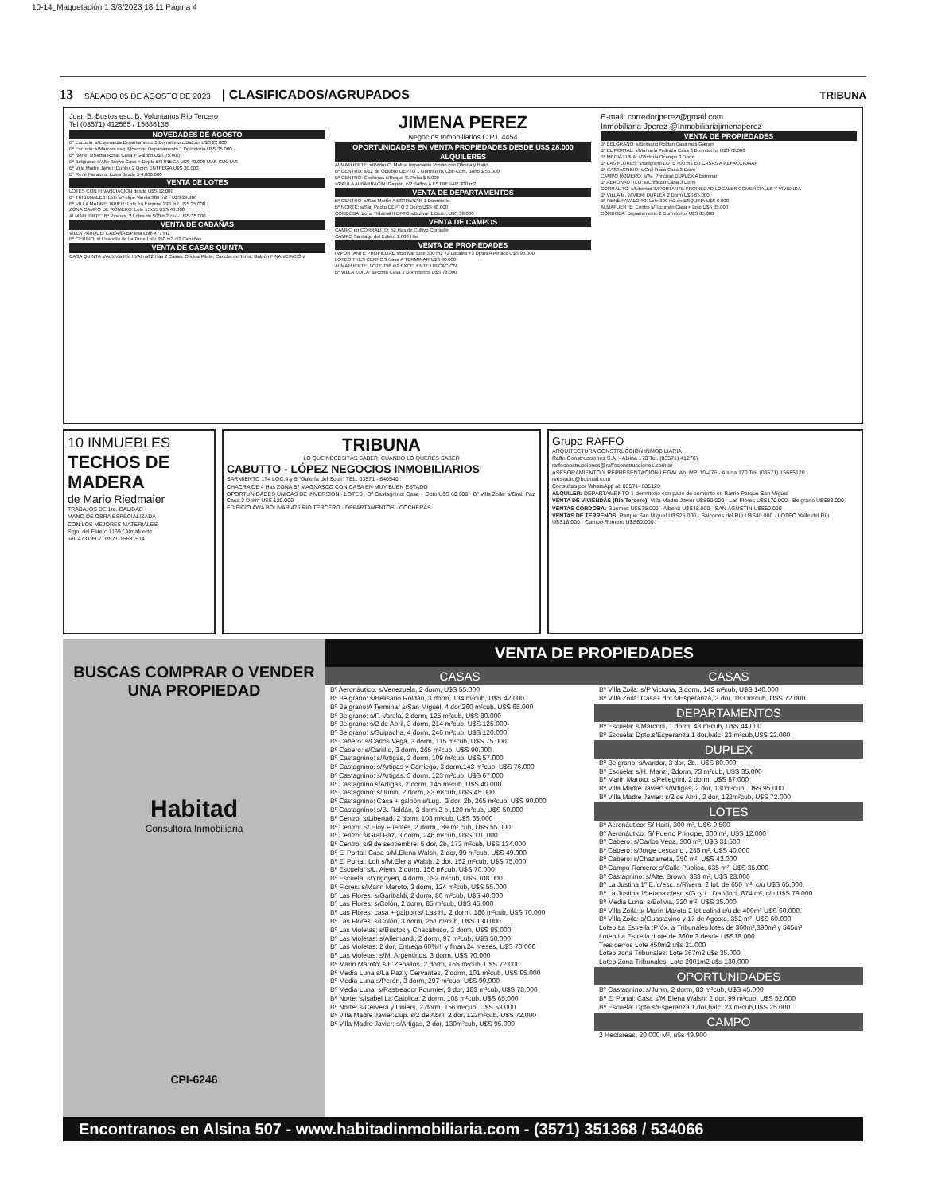10-14_Maquetación 1 3/8/2023 18:11 Página 4
13 SÁBADO 05 DE AGOSTO DE 2023 | CLASIFICADOS/AGRUPADOS TRIBUNA
Juan B. Bustos esq. B. Voluntarios Río Tercero
Tel (03571) 412555 / 15686136
NOVEDADES DE AGOSTO
Bº Escuela: s/Esperanza Departamento 1 Dormitorio c/Balcón U$S 22.000
Bº Escuela: s/Marconi esq. Mosconi: Departamento 1 Dormitorio U$S 35.000
Bº Norte: s/Santa Rosa: Casa + Galpón U$S 75.000
Bº Belgrano: s/Alte Brown Casa + Depto ENTREGA U$S 40.000 MAS CUOTAS
Bº Villa Madre Javier: Duplex 2 Dorm ENTREGA U$S 30.000
Bº René Favaloro: Lotes desde $ 4.000.000
VENTA DE LOTES
LOTES CON FINANCIACIÓN desde U$S 12.000
Bº TRIBUNALES: Lote s/Felipe Varela 300 m2 - U$S 29.900
Bº VILLA MADRE JAVIER: Lote en Esquina 298 m2 U$S 35.000
ZONA CAMPO DE ROMERO: Lote 15x55 U$S 40.000
ALMAFUERTE: Bº Pinares, 2 Lotes de 500 m2 c/u - U$S 35.000
VENTA DE CABAÑAS
VILLA PARQUE: CABAÑA c/Pileta Lote 471 m2
Bº CERINO: s/ Lisandro de La Torre Lote 350 m2 c/2 Cabañas
VENTA DE CASAS QUINTA
CASA QUINTA s/Autovía Río III/Almaf 2 Has 2 Casas, Oficina Pileta, Cancha de Tenis, Galpón FINANCIACIÓN
JIMENA PEREZ
Negocios Inmobiliarios C.P.I. 4454
OPORTUNIDADES EN VENTA PROPIEDADES DESDE U$S 28.000
ALQUILERES
ALMAFUERTE: s/Pedro C. Molina Importante Predio con Oficina y Baño
Bº CENTRO: s/12 de Octubre DEPTO 1 Dormitorio, Coc-Com, Baño $ 55.000
Bº CENTRO: Cocheras s/Roque S. Peña $ 5.000
s/PAULA ALBARRACÍN: Galpón, c/2 Baños A ESTRENAR 300 m2
VENTA DE DEPARTAMENTOS
Bº CENTRO: s/San Martín A ESTRENAR 1 Dormitorio
Bº NORTE: s/San Pedro DEPTO 2 Dorm U$S 48.000
CÓRDOBA: Zona Tribunal II DPTO s/Bolivar 1 Dorm, U$S 38.000
VENTA DE CAMPOS
CAMPO en CORRALITO: 52 Has de Cultivo Consulte
CAMPO Santiago del Estero 1.600 Has
VENTA DE PROPIEDADES
IMPORTANTE PROPIEDAD s/Bolivar Lote 300 m2 +2 Locales +3 Dptos A Refacc U$S 95.000
LOTEO TRES CERROS Casa A TERMINAR U$S 30.000
ALMAFUERTE: LOTE 198 m2 EXCELENTE UBICACIÓN
Bº VILLA ZOILA: s/Roma Casa 2 Dormitorios U$S 78.000
E-mail: corredorjperez@gmail.com
Inmobiliaria Jperez @Inmobiliariajimenaperez
VENTA DE PROPIEDADES
Bº BELGRANO: s/Belisario Roldan Casa más Galpón
Bº EL PORTAL: s/Manuela Pedraza Casa 3 Dormitorios U$S 78.000
Bº MEDIA LUNA: s/Victoria Ocampo 3 Dorm
Bº LAS FLORES: s/Belgrano LOTE 400 m2 c/3 CASAS A REFACCIONAR
Bº CASTAGNINO: s/Gral Roca Casa 3 Dorm
CAMPO ROMERO: s/Av. Principal DUPLEX A Estrenar
Bº AERONÁUTICO: s/Cortazar Casa 3 Dorm
CORRALITO: s/Libertad IMPORTANTE PROPIEDAD LOCALES COMERCIALES Y VIVIENDA
Bº VILLA M. JAVIER: DUPLEX 2 Dorm U$S 65.000
Bº RENÉ FAVALORO: Lote 300 m2 en ESQUINA U$S 9.000
ALMAFUERTE: Centro s/Tucumán Casa + Lote U$S 65.000
CÓRDOBA: Departamento 2 Dormitorios U$S 65.000
10 INMUEBLES
TECHOS DE MADERA
de Mario Riedmaier
TRABAJOS DE 1ra. CALIDAD
MANO DE OBRA ESPECIALIZADA
CON LOS MEJORES MATERIALES
Stgo. del Estero 1169 / Almafuerte
Tel. 473199 // 03571-15681514
TRIBUNA
LO QUE NECESITÁS SABER, CUANDO LO QUERÉS SABER
CABUTTO - LÓPEZ NEGOCIOS INMOBILIARIOS
SARMIENTO 174 LOC.4 y 5 "Galería del Solar" TEL. 03571 - 640540
CHACRA DE 4 Has ZONA Bº MAGNASCO CON CASA EN MUY BUEN ESTADO
OPORTUNIDADES ÚNICAS DE INVERSIÓN - LOTES · Bº Castagnino: Casa + Dpto U$S 60.000 · Bº Villa Zoila: s/Gral. Paz Casa 2 Dorm U$S 120.000
EDIFICIO AWA BOLÍVAR 476 RÍO TERCERO · DEPARTAMENTOS · COCHERAS
Grupo RAFFO
ARQUITECTURA CONSTRUCCIÓN INMOBILIARIA
Raffo Construcciones S.A. - Alsina 170 Tel. (03571) 412767
raffoconstrucciones@raffoconstrucciones.com.ar
ASESORAMIENTO Y REPRESENTACIÓN LEGAL Ab. MP. 10-476 - Alsina 170 Tel. (03571) 15685120 rvestudio@hotmail.com
Consultas por WhatsApp al: 03571- 685120
ALQUILER: DEPARTAMENTO 1 dormitorio con patio de cemento en Barrio Parque San Miguel
VENTA DE VIVIENDAS (Río Tercero): Villa Madre Javier U$S90.000 · Las Flores U$S170.000 · Belgrano U$S80.000
VENTAS CÓRDOBA: Güemes U$S75.000 · Alberdi U$S48.000 · SAN AGUSTÍN U$S50.000
VENTAS DE TERRENOS: Parque San Miguel U$S25.000 · Balcones del Río U$S40.000 · LOTEO Valle del Río U$S18.000 · Campo Romero U$S60.000
BUSCAS COMPRAR O VENDER UNA PROPIEDAD
Habitad
Consultora Inmobiliaria
CPI-6246
VENTA DE PROPIEDADES
CASAS
Bº Aeronáutico: s/Venezuela, 2 dorm, U$S 55.000
Bº Belgrano: s/Belisario Roldan, 3 dorm, 134 m²cub, U$S 42.000
Bº Belgrano:A Terminar s/San Miguel, 4 dor,260 m²cub, U$S 65.000
Bº Belgrano: s/F. Varela, 2 dorm, 125 m²cub, U$S 80.000
Bº Belgrano: s/2 de Abril, 3 dorm, 214 m²cub, U$S 125.000
Bº Belgrano: s/Suipacha, 4 dorm, 246 m²cub, U$S 120.000
Bº Cabero: s/Carlos Vega, 3 dorm, 115 m²cub, U$S 75.000
Bº Cabero: s/Carrillo, 3 dorm, 265 m²cub, U$S 90.000
Bº Castagnino: s/Artigas, 3 dorm, 109 m²cub, U$S 57.000
Bº Castagnino: s/Artigas y Carriego, 3 dorm,143 m²cub, U$S 76.000
Bº Castagnino: s/Artigas, 3 dorm, 123 m²cub, U$S 67.000
Bº Castagnino s/Artigas, 2 dorm, 145 m²cub, U$S 40.000
Bº Castagnino: s/Junin, 2 dorm, 83 m²cub, U$S 45.000
Bº Castagnino: Casa + galpón s/Lug., 3 dor, 2b, 265 m²cub, U$S 90.000
Bº Castagnino: s/B. Roldán, 3 dorm,2 b.,120 m²cub, U$S 50.000
Bº Centro: s/Libertad, 2 dorm, 108 m²cub, U$S 65.000
Bº Centro: S/ Eloy Fuentes, 2 dorm., 89 m² cub, U$S 55.000
Bº Centro: s/Gral.Paz, 3 dorm, 246 m²cub, U$S 110.000
Bº Centro: s/9 de septiembre, 5 dor, 2b, 172 m²cub, U$S 134.000
Bº El Portal: Casa s/M.Elena Walsh, 2 dor, 99 m²cub, U$S 49.000
Bº El Portal: Loft s/M.Elena Walsh, 2 dor, 152 m²cub, U$S 75.000
Bº Escuela: s/L. Alem, 2 dorm, 156 m²cub, U$S 70.000
Bº Escuela: s/Yrigoyen, 4 dorm, 392 m²cub, U$S 108.000
Bº Flores: s/Marin Maroto, 3 dorm, 124 m²cub, U$S 55.000
Bº Las Flores: s/Garibaldi, 2 dorm, 80 m²cub, U$S 40.000
Bº Las Flores: s/Colón, 2 dorm, 85 m²cub, U$S 45.000
Bº Las Flores: casa + galpon s/ Las H., 2 dorm, 186 m²cub, U$S 70.000
Bº Las Flores: s/Colón, 3 dorm, 251 m²cub, U$S 130.000
Bº Las Violetas: s/Bustos y Chacabuco, 3 dorm, U$S 85.000
Bº Las Violetas: s/Allemandi, 2 dorm, 97 m²cub, U$S 50.000
Bº Las Violetas: 2 dor, Entrega 60%!!! y finan.24 meses, U$S 70.000
Bº Las Violetas: s/M. Argentinos, 3 dorm, U$S 70.000
Bº Marin Maroto: s/E.Zeballos, 2 dorm, 165 m²cub, U$S 72.000
Bº Media Luna s/La Paz y Cervantes, 2 dorm, 101 m²cub, U$S 95.000
Bº Media Luna s/Perón, 3 dorm, 297 m²cub, U$S 99.900
Bº Media Luna: s/Rastreador Fournier, 3 dor, 183 m²cub, U$S 78.000
Bº Norte: s/Isabel La Catolica, 2 dorm, 108 m²cub, U$S 65.000
Bº Norte: s/Cervera y Liniers, 2 dorm, 156 m²cub, U$S 53.000
Bº Villa Madre Javier:Dup. s/2 de Abril, 2 dor, 122m²cub, U$S 72.000
Bº Villa Madre Javier: s/Artigas, 2 dor, 130m²cub, U$S 95.000
CASAS
Bº Villa Zoila: s/P Victoria, 3 dorm, 143 m²cub, U$S 140.000
Bº Villa Zoila: Casa+ dpt.s/Esperanza, 3 dor, 183 m²cub, U$S 72.000
DEPARTAMENTOS
Bº Escuela: s/Marconi, 1 dorm, 48 m²cub, U$S 44.000
Bº Escuela: Dpto.s/Esperanza 1 dor,balc, 23 m²cub,U$S 22.000
DUPLEX
Bº Belgrano: s/Vandor, 3 dor, 2b., U$S 80.000
Bº Escuela: s/H. Manzi, 2dorm, 73 m²cub, U$S 35.000
Bº Marin Maroto: s/Pellegrini, 2 dorm, U$S 87.000
Bº Villa Madre Javier: s/Artigas, 2 dor, 130m²cub, U$S 95.000
Bº Villa Madre Javier: s/2 de Abril, 2 dor, 122m²cub, U$S 72.000
LOTES
Bº Aeronáutico: S/ Haití, 300 m², U$S 9.500
Bº Aeronáutico: S/ Puerto Principe, 300 m², U$S 12.000
Bº Cabero: s/Carlos Vega, 306 m², U$S 31.500
Bº Cabero: s/Jorge Lescano , 255 m², U$S 40.000
Bº Cabero: s/Chazarreta, 350 m², U$S 42.000
Bº Campo Romero: s/Calle Pública, 635 m², U$S 35.000
Bº Castagnino: s/Alte. Brown, 333 m², U$S 23.000
Bº La Justina 1º E. c/esc. s/Rivera, 2 lot. de 650 m², c/u U$S 65.000.
Bº La Justina 1º etapa c/esc.s/G. y L. Da Vinci, 874 m², c/u U$S 79.000
Bº Media Luna: s/Bolivia, 320 m², U$S 35.000
Bº Villa Zoila:s/ Marín Maroto 2 lot colind c/u de 400m² U$S 60.000.
Bº Villa Zoila: s/Guastavino y 17 de Agosto, 352 m², U$S 60.000
Loteo La Estrella :Próx. a Tribunales lotes de 360m²,390m² y 545m²
Loteo La Estrella :Lote de 360m2 desde U$S18.000
Tres cerros Lote 450m2 u$s 21.000
Loteo zona Tribunales: Lote 367m2 u$s 35.000
Loteo Zona Tribunales: Lote 2001m2 u$s 130.000
OPORTUNIDADES
Bº Castagnino: s/Junin, 2 dorm, 83 m²cub, U$S 45.000
Bº El Portal: Casa s/M.Elena Walsh, 2 dor, 99 m²cub, U$S 52.000
Bº Escuela: Dpto.s/Esperanza 1 dor,balc, 23 m²cub,U$S 25.000
CAMPO
2 Hectareas, 20.000 M², u$s 49.900
Encontranos en Alsina 507 - www.habitadinmobiliaria.com - (3571) 351368 / 534066